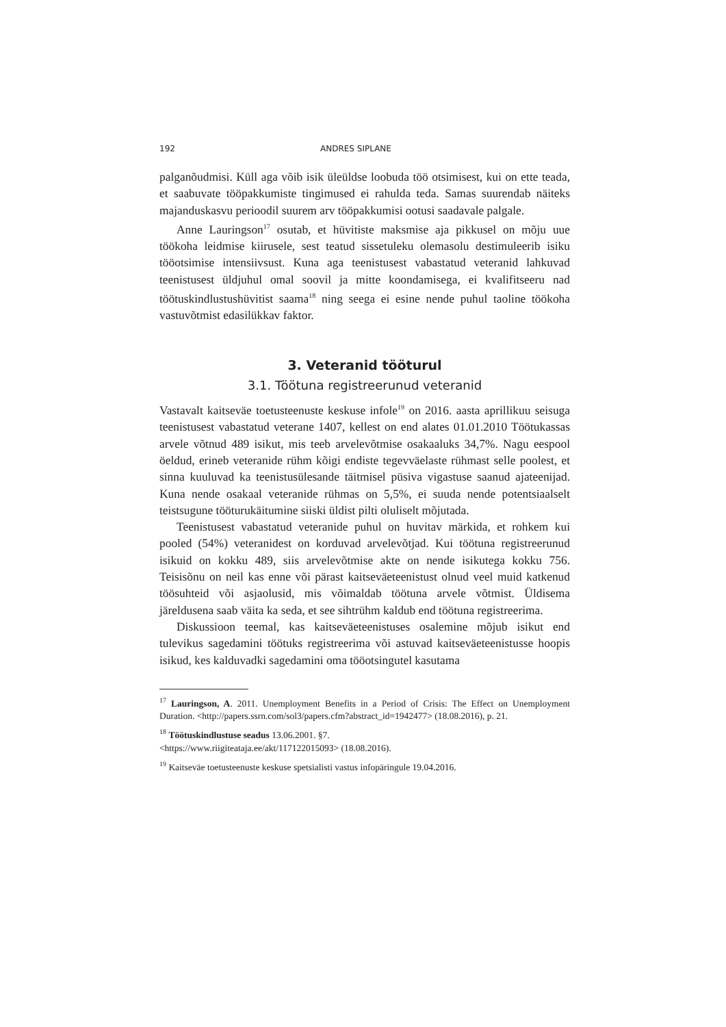192 ANDRES SIPLANE
palganõudmisi. Küll aga võib isik üleüldse loobuda töö otsimisest, kui on ette teada, et saabuvate tööpakkumiste tingimused ei rahulda teda. Samas suurendab näiteks majanduskasvu perioodil suurem arv tööpakkumisi ootusi saadavale palgale.
Anne Lauringson<sup>17</sup> osutab, et hüvitiste maksmise aja pikkusel on mõju uue töökoha leidmise kiirusele, sest teatud sissetuleku olemasolu destimuleerib isiku tööotsimise intensiivsust. Kuna aga teenistusest vabastatud veteranid lahkuvad teenistusest üldjuhul omal soovil ja mitte koondamisega, ei kvalifitseeru nad töötuskindlustushüvitist saama<sup>18</sup> ning seega ei esine nende puhul taoline töökoha vastuvõtmist edasilükkav faktor.
3. Veteranid tööturul
3.1. Töötuna registreerunud veteranid
Vastavalt kaitseväe toetusteenuste keskuse infole<sup>19</sup> on 2016. aasta aprillikuu seisuga teenistusest vabastatud veterane 1407, kellest on end alates 01.01.2010 Töötukassas arvele võtnud 489 isikut, mis teeb arvelevõtmise osakaaluks 34,7%. Nagu eespool öeldud, erineb veteranide rühm kõigi endiste tegevväelaste rühmast selle poolest, et sinna kuuluvad ka teenistusülesande täitmisel püsiva vigastuse saanud ajateenijad. Kuna nende osakaal veteranide rühmas on 5,5%, ei suuda nende potentsiaalselt teistsugune tööturukäitumine siiski üldist pilti oluliselt mõjutada.
Teenistusest vabastatud veteranide puhul on huvitav märkida, et rohkem kui pooled (54%) veteranidest on korduvad arvelevõtjad. Kui töötuna registreerunud isikuid on kokku 489, siis arvelevõtmise akte on nende isikutega kokku 756. Teisisõnu on neil kas enne või pärast kaitseväeteenistust olnud veel muid katkenud töösuhteid või asjaolusid, mis võimaldab töötuna arvele võtmist. Üldisema järeldusena saab väita ka seda, et see sihtrühm kaldub end töötuna registreerima.
Diskussioon teemal, kas kaitseväeteenistuses osalemine mõjub isikut end tulevikus sagedamini töötuks registreerima või astuvad kaitseväeteenistusse hoopis isikud, kes kalduvadki sagedamini oma tööotsingutel kasutama
<sup>17</sup> Lauringson, A. 2011. Unemployment Benefits in a Period of Crisis: The Effect on Unemployment Duration. <http://papers.ssrn.com/sol3/papers.cfm?abstract_id=1942477> (18.08.2016), p. 21.
<sup>18</sup> Töötuskindlustuse seadus 13.06.2001. §7.
<https://www.riigiteataja.ee/akt/117122015093> (18.08.2016).
<sup>19</sup> Kaitseväe toetusteenuste keskuse spetsialisti vastus infopäringule 19.04.2016.